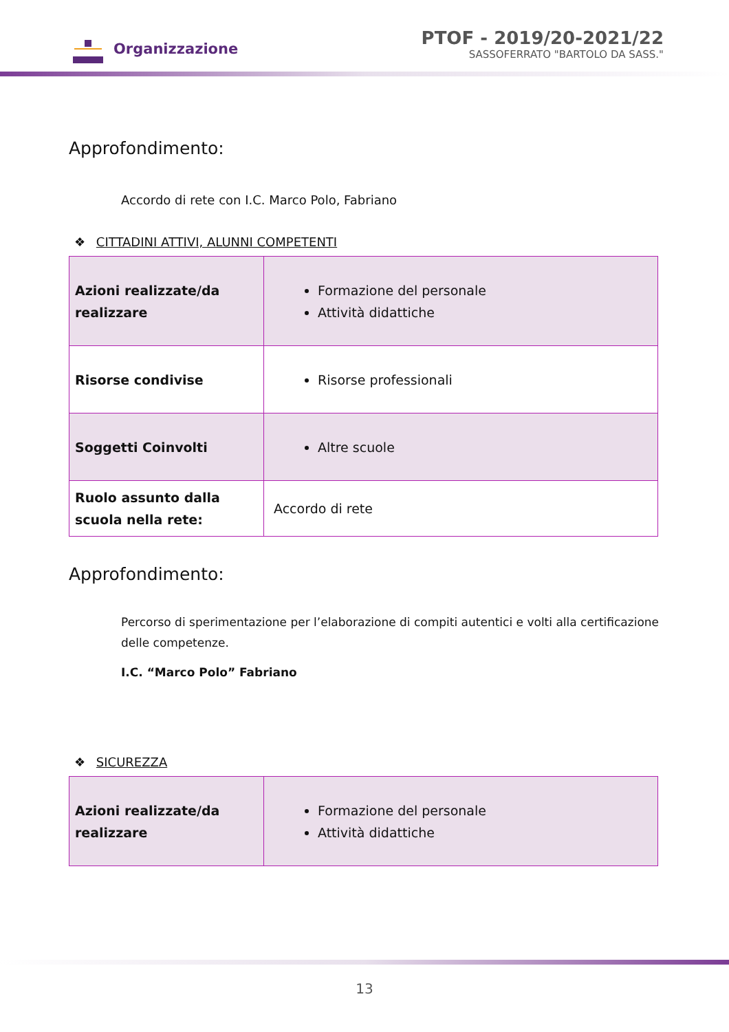Organizzazione
PTOF - 2019/20-2021/22
SASSOFERRATO "BARTOLO DA SASS."
Approfondimento:
Accordo di rete con I.C. Marco Polo, Fabriano
❖ CITTADINI ATTIVI, ALUNNI COMPETENTI
| Azioni realizzate/da realizzare | Formazione del personale Attività didattiche |
| Risorse condivise | Risorse professionali |
| Soggetti Coinvolti | Altre scuole |
| Ruolo assunto dalla scuola nella rete: | Accordo di rete |
Approfondimento:
Percorso di sperimentazione per l’elaborazione di compiti autentici e volti alla certificazione delle competenze.
I.C. “Marco Polo” Fabriano
❖ SICUREZZA
| Azioni realizzate/da realizzare | Formazione del personale Attività didattiche |
13